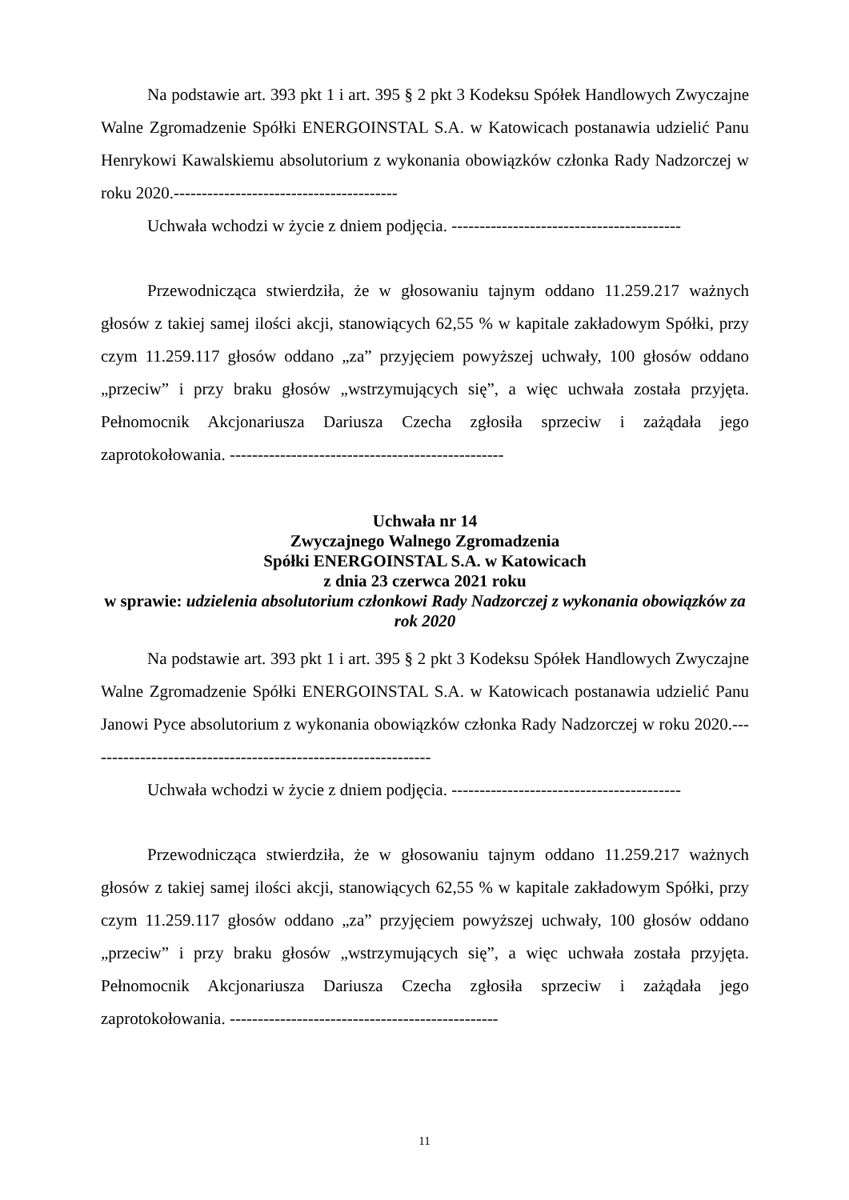Na podstawie art. 393 pkt 1 i art. 395 § 2 pkt 3 Kodeksu Spółek Handlowych Zwyczajne Walne Zgromadzenie Spółki ENERGOINSTAL S.A. w Katowicach postanawia udzielić Panu Henrykowi Kawalskiemu absolutorium z wykonania obowiązków członka Rady Nadzorczej w roku 2020.----------------------------------------
Uchwała wchodzi w życie z dniem podjęcia. -----------------------------------------
Przewodnicząca stwierdziła, że w głosowaniu tajnym oddano 11.259.217 ważnych głosów z takiej samej ilości akcji, stanowiących 62,55 % w kapitale zakładowym Spółki, przy czym 11.259.117 głosów oddano „za” przyjęciem powyższej uchwały, 100 głosów oddano „przeciw” i przy braku głosów „wstrzymujących się”, a więc uchwała została przyjęta. Pełnomocnik Akcjonariusza Dariusza Czecha zgłosiła sprzeciw i zażądała jego zaprotokołowania. -------------------------------------------------
Uchwała nr 14
Zwyczajnego Walnego Zgromadzenia
Spółki ENERGOINSTAL S.A. w Katowicach
z dnia 23 czerwca 2021 roku
w sprawie: udzielenia absolutorium członkowi Rady Nadzorczej z wykonania obowiązków za rok 2020
Na podstawie art. 393 pkt 1 i art. 395 § 2 pkt 3 Kodeksu Spółek Handlowych Zwyczajne Walne Zgromadzenie Spółki ENERGOINSTAL S.A. w Katowicach postanawia udzielić Panu Janowi Pyce absolutorium z wykonania obowiązków członka Rady Nadzorczej w roku 2020.--------------------------------------------------------------
Uchwała wchodzi w życie z dniem podjęcia. -----------------------------------------
Przewodnicząca stwierdziła, że w głosowaniu tajnym oddano 11.259.217 ważnych głosów z takiej samej ilości akcji, stanowiących 62,55 % w kapitale zakładowym Spółki, przy czym 11.259.117 głosów oddano „za” przyjęciem powyższej uchwały, 100 głosów oddano „przeciw” i przy braku głosów „wstrzymujących się”, a więc uchwała została przyjęta. Pełnomocnik Akcjonariusza Dariusza Czecha zgłosiła sprzeciw i zażądała jego zaprotokołowania. ------------------------------------------------
11